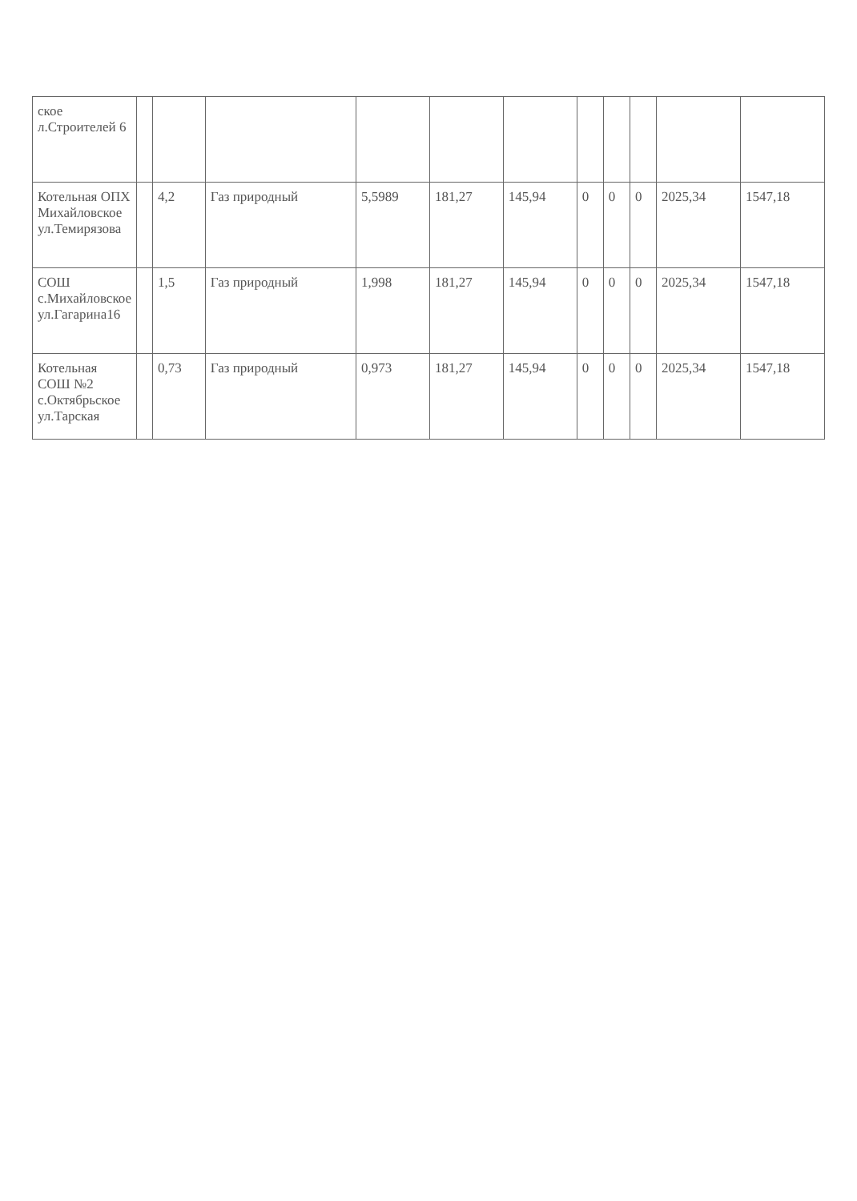| ское л.Строителей 6 | | | | | | | | | | | |
| Котельная ОПХ Михайловское ул.Темирязова | | 4,2 | Газ природный | 5,5989 | 181,27 | 145,94 | 0 | 0 | 0 | 2025,34 | 1547,18 |
| СОШ с.Михайловское ул.Гагарина16 | | 1,5 | Газ природный | 1,998 | 181,27 | 145,94 | 0 | 0 | 0 | 2025,34 | 1547,18 |
| Котельная СОШ №2 с.Октябрьское ул.Тарская | | 0,73 | Газ природный | 0,973 | 181,27 | 145,94 | 0 | 0 | 0 | 2025,34 | 1547,18 |